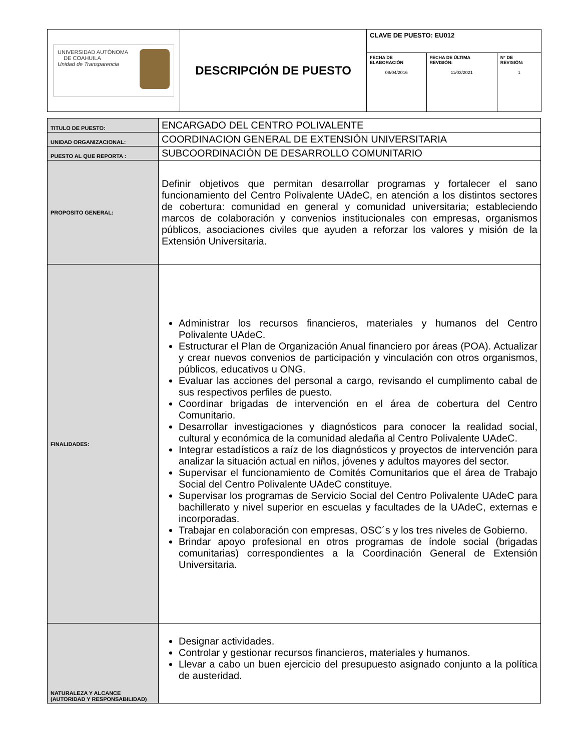| UNIVERSIDAD AUTÓNOMA DE COAHUILA Unidad de Transparencia | DESCRIPCIÓN DE PUESTO | CLAVE DE PUESTO: EU012 | | |
| | | FECHA DE ELABORACIÓN 08/04/2016 | FECHA DE ÚLTIMA REVISIÓN: 11/03/2021 | N° DE REVISIÓN: 1 |
| TITULO DE PUESTO: | ENCARGADO DEL CENTRO POLIVALENTE |
| UNIDAD ORGANIZACIONAL: | COORDINACION GENERAL DE EXTENSIÓN UNIVERSITARIA |
| PUESTO AL QUE REPORTA : | SUBCOORDINACIÓN DE DESARROLLO COMUNITARIO |
| PROPOSITO GENERAL: | Definir objetivos que permitan desarrollar programas y fortalecer el sano funcionamiento del Centro Polivalente UAdeC, en atención a los distintos sectores de cobertura: comunidad en general y comunidad universitaria; estableciendo marcos de colaboración y convenios institucionales con empresas, organismos públicos, asociaciones civiles que ayuden a reforzar los valores y misión de la Extensión Universitaria. |
| FINALIDADES: | Administrar los recursos financieros, materiales y humanos del Centro Polivalente UAdeC. Estructurar el Plan de Organización Anual financiero por áreas (POA). Actualizar y crear nuevos convenios de participación y vinculación con otros organismos, públicos, educativos u ONG. Evaluar las acciones del personal a cargo, revisando el cumplimento cabal de sus respectivos perfiles de puesto. Coordinar brigadas de intervención en el área de cobertura del Centro Comunitario. Desarrollar investigaciones y diagnósticos para conocer la realidad social, cultural y económica de la comunidad aledaña al Centro Polivalente UAdeC. Integrar estadísticos a raíz de los diagnósticos y proyectos de intervención para analizar la situación actual en niños, jóvenes y adultos mayores del sector. Supervisar el funcionamiento de Comités Comunitarios que el área de Trabajo Social del Centro Polivalente UAdeC constituye. Supervisar los programas de Servicio Social del Centro Polivalente UAdeC para bachillerato y nivel superior en escuelas y facultades de la UAdeC, externas e incorporadas. Trabajar en colaboración con empresas, OSC´s y los tres niveles de Gobierno. Brindar apoyo profesional en otros programas de índole social (brigadas comunitarias) correspondientes a la Coordinación General de Extensión Universitaria. |
| NATURALEZA Y ALCANCE (AUTORIDAD Y RESPONSABILIDAD) | Designar actividades. Controlar y gestionar recursos financieros, materiales y humanos. Llevar a cabo un buen ejercicio del presupuesto asignado conjunto a la política de austeridad. |